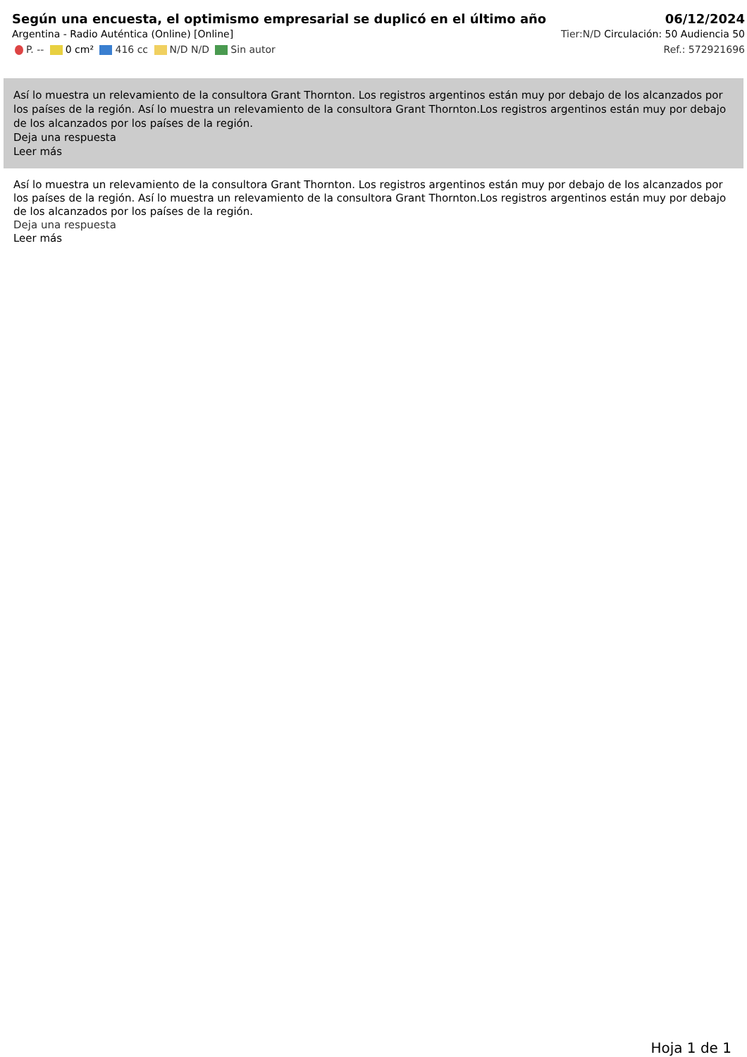Según una encuesta, el optimismo empresarial se duplicó en el último año
06/12/2024
Argentina - Radio Auténtica (Online) [Online] Tier:N/D Circulación: 50 Audiencia 50
P. -- 0 cm² 416 cc N/D N/D Sin autor Ref.: 572921696
Así lo muestra un relevamiento de la consultora Grant Thornton. Los registros argentinos están muy por debajo de los alcanzados por los países de la región. Así lo muestra un relevamiento de la consultora Grant Thornton.Los registros argentinos están muy por debajo de los alcanzados por los países de la región.
Deja una respuesta
Leer más
Así lo muestra un relevamiento de la consultora Grant Thornton. Los registros argentinos están muy por debajo de los alcanzados por los países de la región. Así lo muestra un relevamiento de la consultora Grant Thornton.Los registros argentinos están muy por debajo de los alcanzados por los países de la región.
Deja una respuesta
Leer más
Hoja 1 de 1